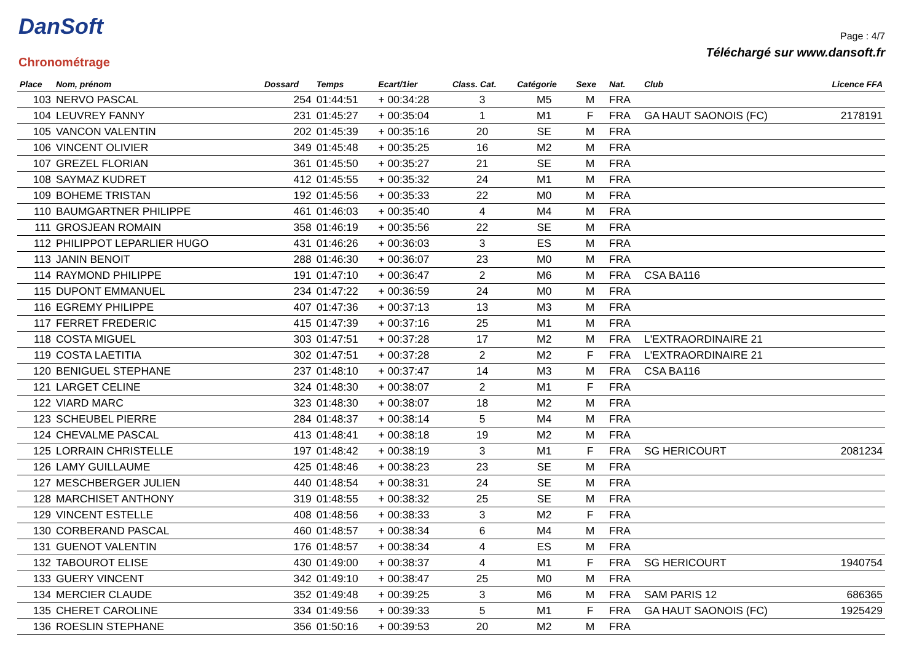DanSoft
Chronométrage
Page : 4/7
Téléchargé sur www.dansoft.fr
| Place | Nom, prénom | Dossard | Temps | Ecart/1ier | Class. Cat. | Catégorie | Sexe | Nat. | Club | Licence FFA |
| --- | --- | --- | --- | --- | --- | --- | --- | --- | --- | --- |
| 103 | NERVO PASCAL | 254 | 01:44:51 | + 00:34:28 | 3 | M5 | M | FRA | | |
| 104 | LEUVREY FANNY | 231 | 01:45:27 | + 00:35:04 | 1 | M1 | F | FRA | GA HAUT SAONOIS (FC) | 2178191 |
| 105 | VANCON VALENTIN | 202 | 01:45:39 | + 00:35:16 | 20 | SE | M | FRA | | |
| 106 | VINCENT OLIVIER | 349 | 01:45:48 | + 00:35:25 | 16 | M2 | M | FRA | | |
| 107 | GREZEL FLORIAN | 361 | 01:45:50 | + 00:35:27 | 21 | SE | M | FRA | | |
| 108 | SAYMAZ KUDRET | 412 | 01:45:55 | + 00:35:32 | 24 | M1 | M | FRA | | |
| 109 | BOHEME TRISTAN | 192 | 01:45:56 | + 00:35:33 | 22 | M0 | M | FRA | | |
| 110 | BAUMGARTNER PHILIPPE | 461 | 01:46:03 | + 00:35:40 | 4 | M4 | M | FRA | | |
| 111 | GROSJEAN ROMAIN | 358 | 01:46:19 | + 00:35:56 | 22 | SE | M | FRA | | |
| 112 | PHILIPPOT LEPARLIER HUGO | 431 | 01:46:26 | + 00:36:03 | 3 | ES | M | FRA | | |
| 113 | JANIN BENOIT | 288 | 01:46:30 | + 00:36:07 | 23 | M0 | M | FRA | | |
| 114 | RAYMOND PHILIPPE | 191 | 01:47:10 | + 00:36:47 | 2 | M6 | M | FRA | CSA BA116 | |
| 115 | DUPONT EMMANUEL | 234 | 01:47:22 | + 00:36:59 | 24 | M0 | M | FRA | | |
| 116 | EGREMY PHILIPPE | 407 | 01:47:36 | + 00:37:13 | 13 | M3 | M | FRA | | |
| 117 | FERRET FREDERIC | 415 | 01:47:39 | + 00:37:16 | 25 | M1 | M | FRA | | |
| 118 | COSTA MIGUEL | 303 | 01:47:51 | + 00:37:28 | 17 | M2 | M | FRA | L'EXTRAORDINAIRE 21 | |
| 119 | COSTA LAETITIA | 302 | 01:47:51 | + 00:37:28 | 2 | M2 | F | FRA | L'EXTRAORDINAIRE 21 | |
| 120 | BENIGUEL STEPHANE | 237 | 01:48:10 | + 00:37:47 | 14 | M3 | M | FRA | CSA BA116 | |
| 121 | LARGET CELINE | 324 | 01:48:30 | + 00:38:07 | 2 | M1 | F | FRA | | |
| 122 | VIARD MARC | 323 | 01:48:30 | + 00:38:07 | 18 | M2 | M | FRA | | |
| 123 | SCHEUBEL PIERRE | 284 | 01:48:37 | + 00:38:14 | 5 | M4 | M | FRA | | |
| 124 | CHEVALME PASCAL | 413 | 01:48:41 | + 00:38:18 | 19 | M2 | M | FRA | | |
| 125 | LORRAIN CHRISTELLE | 197 | 01:48:42 | + 00:38:19 | 3 | M1 | F | FRA | SG HERICOURT | 2081234 |
| 126 | LAMY GUILLAUME | 425 | 01:48:46 | + 00:38:23 | 23 | SE | M | FRA | | |
| 127 | MESCHBERGER JULIEN | 440 | 01:48:54 | + 00:38:31 | 24 | SE | M | FRA | | |
| 128 | MARCHISET ANTHONY | 319 | 01:48:55 | + 00:38:32 | 25 | SE | M | FRA | | |
| 129 | VINCENT ESTELLE | 408 | 01:48:56 | + 00:38:33 | 3 | M2 | F | FRA | | |
| 130 | CORBERAND PASCAL | 460 | 01:48:57 | + 00:38:34 | 6 | M4 | M | FRA | | |
| 131 | GUENOT VALENTIN | 176 | 01:48:57 | + 00:38:34 | 4 | ES | M | FRA | | |
| 132 | TABOUROT ELISE | 430 | 01:49:00 | + 00:38:37 | 4 | M1 | F | FRA | SG HERICOURT | 1940754 |
| 133 | GUERY VINCENT | 342 | 01:49:10 | + 00:38:47 | 25 | M0 | M | FRA | | |
| 134 | MERCIER CLAUDE | 352 | 01:49:48 | + 00:39:25 | 3 | M6 | M | FRA | SAM PARIS 12 | 686365 |
| 135 | CHERET CAROLINE | 334 | 01:49:56 | + 00:39:33 | 5 | M1 | F | FRA | GA HAUT SAONOIS (FC) | 1925429 |
| 136 | ROESLIN STEPHANE | 356 | 01:50:16 | + 00:39:53 | 20 | M2 | M | FRA | | |